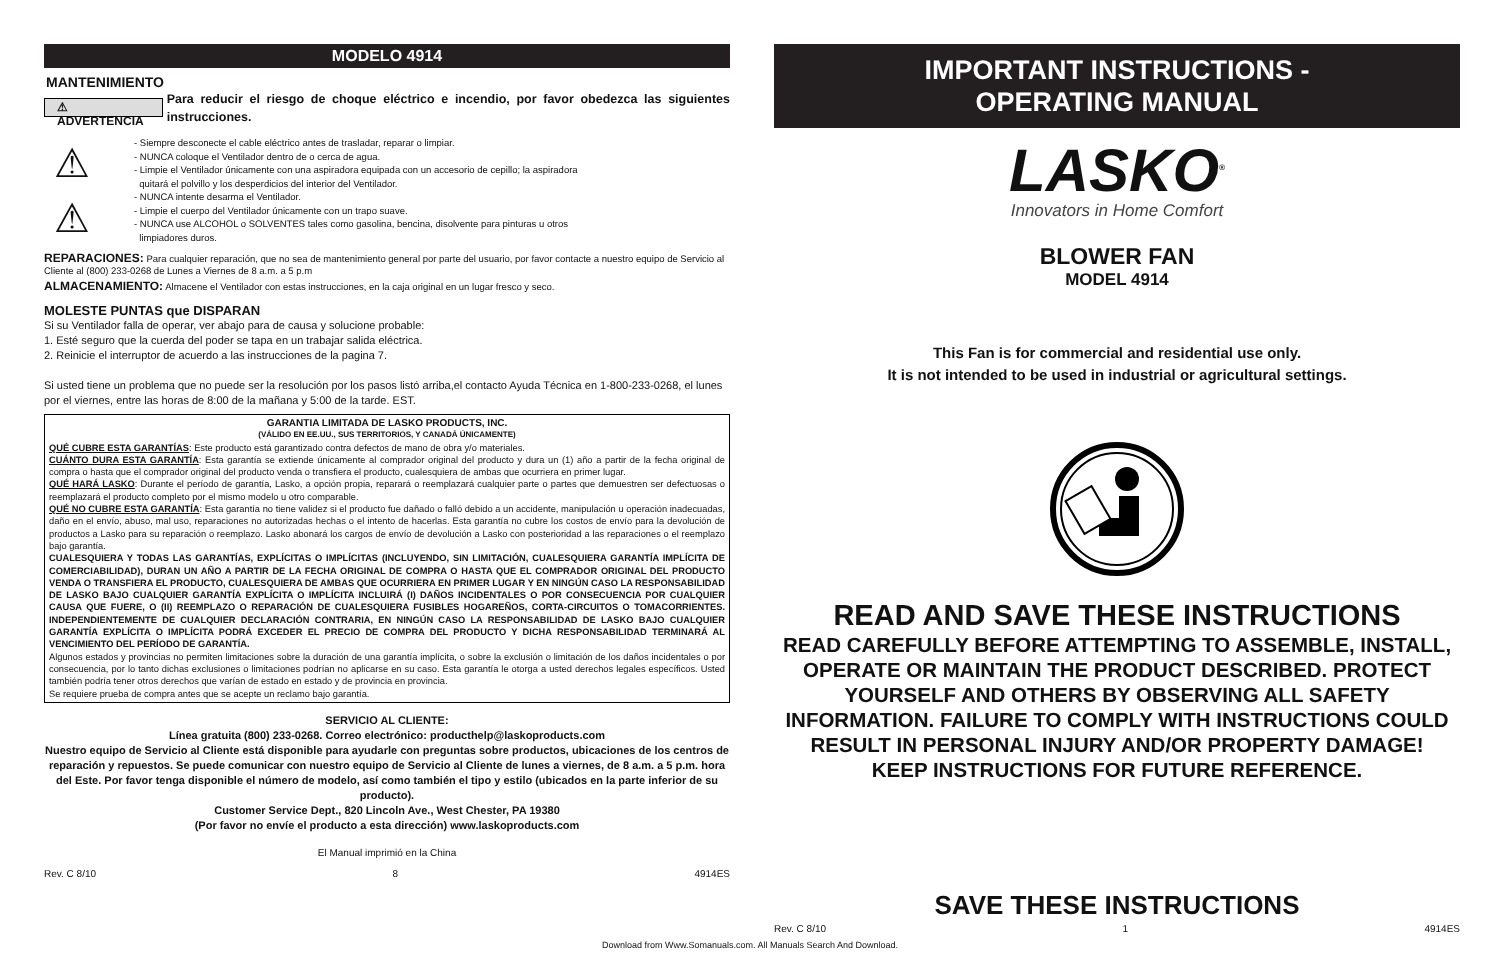MODELO 4914
MANTENIMIENTO
⚠ ADVERTENCIA
Para reducir el riesgo de choque eléctrico e incendio, por favor obedezca las siguientes instrucciones.
⚠
⚠
- Siempre desconecte el cable eléctrico antes de trasladar, reparar o limpiar.
- NUNCA coloque el Ventilador dentro de o cerca de agua.
- Limpie el Ventilador únicamente con una aspiradora equipada con un accesorio de cepillo; la aspiradora
quitará el polvillo y los desperdicios del interior del Ventilador.
- NUNCA intente desarma el Ventilador.
- Limpie el cuerpo del Ventilador únicamente con un trapo suave.
- NUNCA use ALCOHOL o SOLVENTES tales como gasolina, bencina, disolvente para pinturas u otros
limpiadores duros.
REPARACIONES: Para cualquier reparación, que no sea de mantenimiento general por parte del usuario, por favor contacte a nuestro equipo de Servicio al Cliente al (800) 233-0268 de Lunes a Viernes de 8 a.m. a 5 p.m
ALMACENAMIENTO: Almacene el Ventilador con estas instrucciones, en la caja original en un lugar fresco y seco.
MOLESTE PUNTAS que DISPARAN
Si su Ventilador falla de operar, ver abajo para de causa y solucione probable:
1. Esté seguro que la cuerda del poder se tapa en un trabajar salida eléctrica.
2. Reinicie el interruptor de acuerdo a las instrucciones de la pagina 7.
Si usted tiene un problema que no puede ser la resolución por los pasos listó arriba,el contacto Ayuda Técnica en 1-800-233-0268, el lunes por el viernes, entre las horas de 8:00 de la mañana y 5:00 de la tarde. EST.
GARANTIA LIMITADA DE LASKO PRODUCTS, INC.
(VÁLIDO EN EE.UU., SUS TERRITORIOS, Y CANADÁ ÚNICAMENTE)
QUÉ CUBRE ESTA GARANTÍAS: Este producto está garantizado contra defectos de mano de obra y/o materiales.
CUÁNTO DURA ESTA GARANTÍA: Esta garantía se extiende únicamente al comprador original del producto y dura un (1) año a partir de la fecha original de compra o hasta que el comprador original del producto venda o transfiera el producto, cualesquiera de ambas que ocurriera en primer lugar.
QUÉ HARÁ LASKO: Durante el período de garantía, Lasko, a opción propia, reparará o reemplazará cualquier parte o partes que demuestren ser defectuosas o reemplazará el producto completo por el mismo modelo u otro comparable.
QUÉ NO CUBRE ESTA GARANTÍA: Esta garantía no tiene validez si el producto fue dañado o falló debido a un accidente, manipulación u operación inadecuadas, daño en el envío, abuso, mal uso, reparaciones no autorizadas hechas o el intento de hacerlas. Esta garantía no cubre los costos de envío para la devolución de productos a Lasko para su reparación o reemplazo. Lasko abonará los cargos de envío de devolución a Lasko con posterioridad a las reparaciones o el reemplazo bajo garantía.
CUALESQUIERA Y TODAS LAS GARANTÍAS, EXPLÍCITAS O IMPLÍCITAS (INCLUYENDO, SIN LIMITACIÓN, CUALESQUIERA GARANTÍA IMPLÍCITA DE COMERCIABILIDAD), DURAN UN AÑO A PARTIR DE LA FECHA ORIGINAL DE COMPRA O HASTA QUE EL COMPRADOR ORIGINAL DEL PRODUCTO VENDA O TRANSFIERA EL PRODUCTO, CUALESQUIERA DE AMBAS QUE OCURRIERA EN PRIMER LUGAR Y EN NINGÚN CASO LA RESPONSABILIDAD DE LASKO BAJO CUALQUIER GARANTÍA EXPLÍCITA O IMPLÍCITA INCLUIRÁ (I) DAÑOS INCIDENTALES O POR CONSECUENCIA POR CUALQUIER CAUSA QUE FUERE, O (II) REEMPLAZO O REPARACIÓN DE CUALESQUIERA FUSIBLES HOGAREÑOS, CORTA-CIRCUITOS O TOMACORRIENTES. INDEPENDIENTEMENTE DE CUALQUIER DECLARACIÓN CONTRARIA, EN NINGÚN CASO LA RESPONSABILIDAD DE LASKO BAJO CUALQUIER GARANTÍA EXPLÍCITA O IMPLÍCITA PODRÁ EXCEDER EL PRECIO DE COMPRA DEL PRODUCTO Y DICHA RESPONSABILIDAD TERMINARÁ AL VENCIMIENTO DEL PERÍODO DE GARANTÍA.
Algunos estados y provincias no permiten limitaciones sobre la duración de una garantía implícita, o sobre la exclusión o limitación de los daños incidentales o por consecuencia, por lo tanto dichas exclusiones o limitaciones podrían no aplicarse en su caso. Esta garantía le otorga a usted derechos legales específicos. Usted también podría tener otros derechos que varían de estado en estado y de provincia en provincia.
Se requiere prueba de compra antes que se acepte un reclamo bajo garantía.
SERVICIO AL CLIENTE:
Línea gratuita (800) 233-0268. Correo electrónico: producthelp@laskoproducts.com
Nuestro equipo de Servicio al Cliente está disponible para ayudarle con preguntas sobre productos, ubicaciones de los centros de reparación y repuestos. Se puede comunicar con nuestro equipo de Servicio al Cliente de lunes a viernes, de 8 a.m. a 5 p.m. hora del Este. Por favor tenga disponible el número de modelo, así como también el tipo y estilo (ubicados en la parte inferior de su producto).
Customer Service Dept., 820 Lincoln Ave., West Chester, PA 19380
(Por favor no envíe el producto a esta dirección) www.laskoproducts.com
El Manual imprimió en la China
Rev. C 8/10 8 4914ES
IMPORTANT INSTRUCTIONS -
OPERATING MANUAL
LASKO<sup>®</sup>
Innovators in Home Comfort
BLOWER FAN
MODEL 4914
This Fan is for commercial and residential use only.
It is not intended to be used in industrial or agricultural settings.
READ AND SAVE THESE INSTRUCTIONS
READ CAREFULLY BEFORE ATTEMPTING TO ASSEMBLE, INSTALL, OPERATE OR MAINTAIN THE PRODUCT DESCRIBED. PROTECT YOURSELF AND OTHERS BY OBSERVING ALL SAFETY INFORMATION. FAILURE TO COMPLY WITH INSTRUCTIONS COULD RESULT IN PERSONAL INJURY AND/OR PROPERTY DAMAGE!
KEEP INSTRUCTIONS FOR FUTURE REFERENCE.
SAVE THESE INSTRUCTIONS
Rev. C 8/10 1 4914ES
Download from Www.Somanuals.com. All Manuals Search And Download.